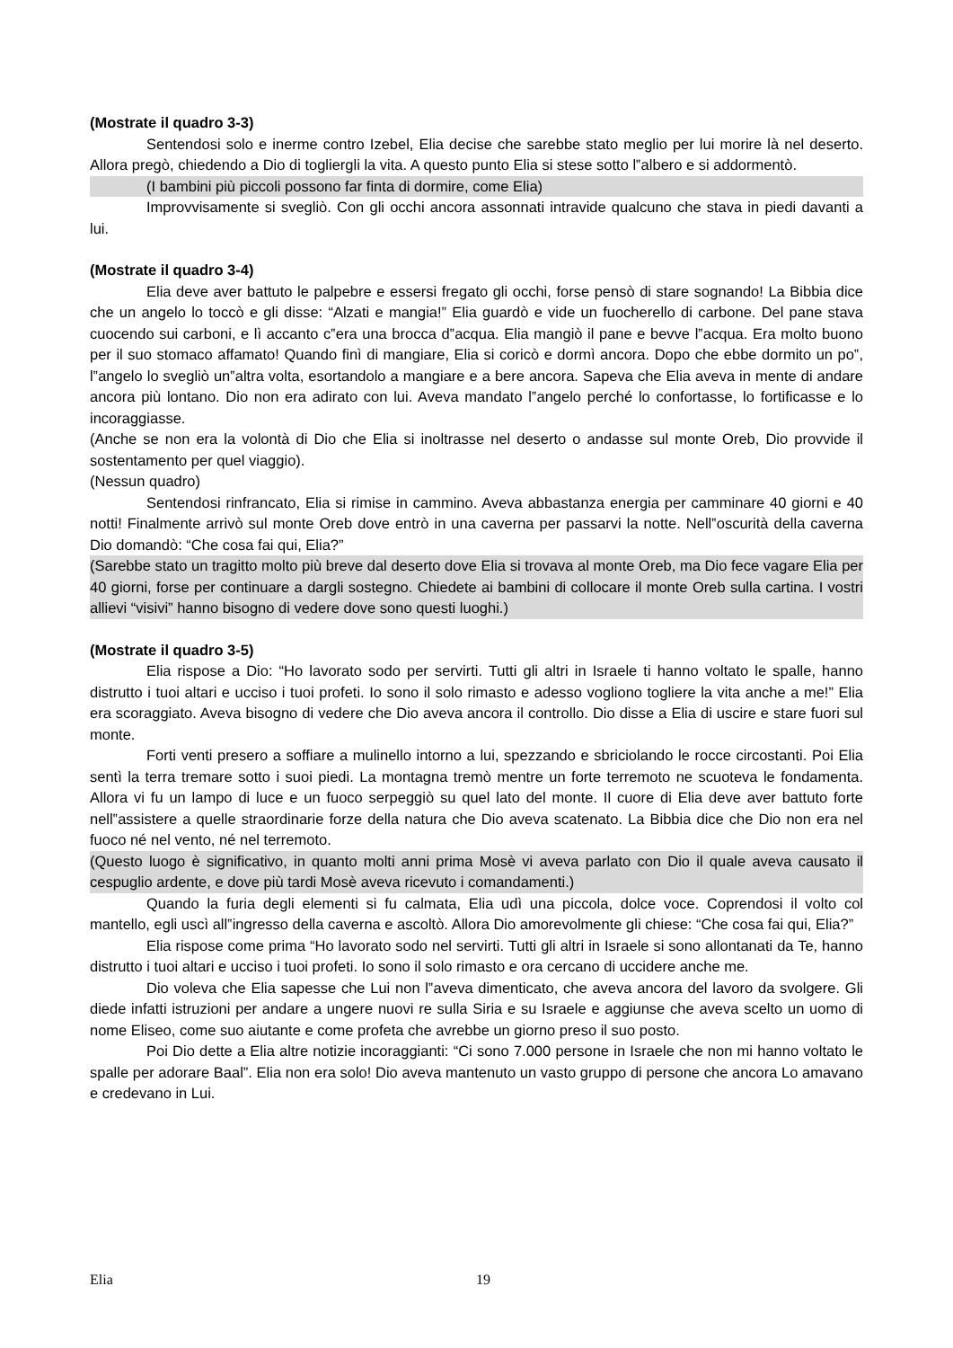(Mostrate il quadro 3-3)
Sentendosi solo e inerme contro Izebel, Elia decise che sarebbe stato meglio per lui morire là nel deserto. Allora pregò, chiedendo a Dio di togliergli la vita. A questo punto Elia si stese sotto l‟albero e si addormentò.
(I bambini più piccoli possono far finta di dormire, come Elia)
Improvvisamente si svegliò. Con gli occhi ancora assonnati intravide qualcuno che stava in piedi davanti a lui.
(Mostrate il quadro 3-4)
Elia deve aver battuto le palpebre e essersi fregato gli occhi, forse pensò di stare sognando! La Bibbia dice che un angelo lo toccò e gli disse: “Alzati e mangia!” Elia guardò e vide un fuocherello di carbone. Del pane stava cuocendo sui carboni, e lì accanto c‟era una brocca d‟acqua. Elia mangiò il pane e bevve l‟acqua. Era molto buono per il suo stomaco affamato! Quando finì di mangiare, Elia si coricò e dormì ancora. Dopo che ebbe dormito un po‟, l‟angelo lo svegliò un‟altra volta, esortandolo a mangiare e a bere ancora. Sapeva che Elia aveva in mente di andare ancora più lontano. Dio non era adirato con lui. Aveva mandato l‟angelo perché lo confortasse, lo fortificasse e lo incoraggiasse.
(Anche se non era la volontà di Dio che Elia si inoltrasse nel deserto o andasse sul monte Oreb, Dio provvide il sostentamento per quel viaggio).
(Nessun quadro)
Sentendosi rinfrancato, Elia si rimise in cammino. Aveva abbastanza energia per camminare 40 giorni e 40 notti! Finalmente arrivò sul monte Oreb dove entrò in una caverna per passarvi la notte. Nell‟oscurità della caverna Dio domandò: “Che cosa fai qui, Elia?”
(Sarebbe stato un tragitto molto più breve dal deserto dove Elia si trovava al monte Oreb, ma Dio fece vagare Elia per 40 giorni, forse per continuare a dargli sostegno. Chiedete ai bambini di collocare il monte Oreb sulla cartina. I vostri allievi “visivi” hanno bisogno di vedere dove sono questi luoghi.)
(Mostrate il quadro 3-5)
Elia rispose a Dio: “Ho lavorato sodo per servirti. Tutti gli altri in Israele ti hanno voltato le spalle, hanno distrutto i tuoi altari e ucciso i tuoi profeti. Io sono il solo rimasto e adesso vogliono togliere la vita anche a me!” Elia era scoraggiato. Aveva bisogno di vedere che Dio aveva ancora il controllo. Dio disse a Elia di uscire e stare fuori sul monte.
Forti venti presero a soffiare a mulinello intorno a lui, spezzando e sbriciolando le rocce circostanti. Poi Elia sentì la terra tremare sotto i suoi piedi. La montagna tremò mentre un forte terremoto ne scuoteva le fondamenta. Allora vi fu un lampo di luce e un fuoco serpeggiò su quel lato del monte. Il cuore di Elia deve aver battuto forte nell‟assistere a quelle straordinarie forze della natura che Dio aveva scatenato. La Bibbia dice che Dio non era nel fuoco né nel vento, né nel terremoto.
(Questo luogo è significativo, in quanto molti anni prima Mosè vi aveva parlato con Dio il quale aveva causato il cespuglio ardente, e dove più tardi Mosè aveva ricevuto i comandamenti.)
Quando la furia degli elementi si fu calmata, Elia udì una piccola, dolce voce. Coprendosi il volto col mantello, egli uscì all‟ingresso della caverna e ascoltò. Allora Dio amorevolmente gli chiese: “Che cosa fai qui, Elia?”
Elia rispose come prima “Ho lavorato sodo nel servirti. Tutti gli altri in Israele si sono allontanati da Te, hanno distrutto i tuoi altari e ucciso i tuoi profeti. Io sono il solo rimasto e ora cercano di uccidere anche me.
Dio voleva che Elia sapesse che Lui non l‟aveva dimenticato, che aveva ancora del lavoro da svolgere. Gli diede infatti istruzioni per andare a ungere nuovi re sulla Siria e su Israele e aggiunse che aveva scelto un uomo di nome Eliseo, come suo aiutante e come profeta che avrebbe un giorno preso il suo posto.
Poi Dio dette a Elia altre notizie incoraggianti: “Ci sono 7.000 persone in Israele che non mi hanno voltato le spalle per adorare Baal”. Elia non era solo! Dio aveva mantenuto un vasto gruppo di persone che ancora Lo amavano e credevano in Lui.
Elia 19